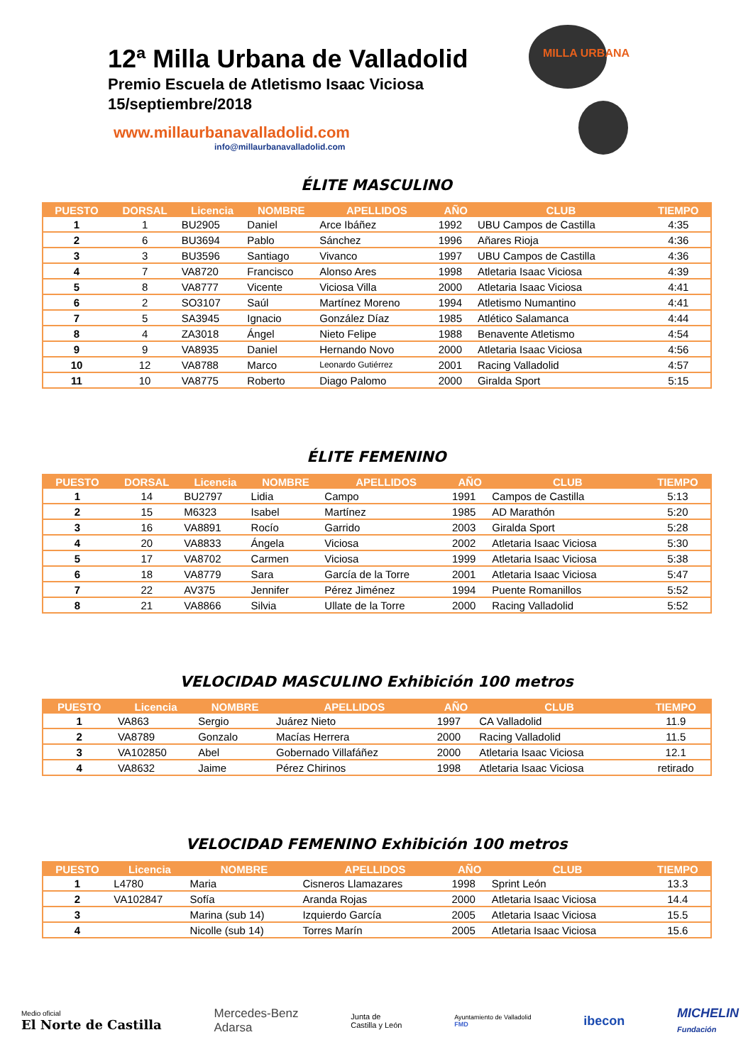12ª Milla Urbana de Valladolid
Premio Escuela de Atletismo Isaac Viciosa
15/septiembre/2018
www.millaurbanavalladolid.com
info@millaurbanavalladolid.com
MILLA URBANA
ÉLITE MASCULINO
| PUESTO | DORSAL | Licencia | NOMBRE | APELLIDOS | AÑO | CLUB | TIEMPO |
| --- | --- | --- | --- | --- | --- | --- | --- |
| 1 | 1 | BU2905 | Daniel | Arce Ibáñez | 1992 | UBU Campos de Castilla | 4:35 |
| 2 | 6 | BU3694 | Pablo | Sánchez | 1996 | Añares Rioja | 4:36 |
| 3 | 3 | BU3596 | Santiago | Vivanco | 1997 | UBU Campos de Castilla | 4:36 |
| 4 | 7 | VA8720 | Francisco | Alonso Ares | 1998 | Atletaria Isaac Viciosa | 4:39 |
| 5 | 8 | VA8777 | Vicente | Viciosa Villa | 2000 | Atletaria Isaac Viciosa | 4:41 |
| 6 | 2 | SO3107 | Saúl | Martínez Moreno | 1994 | Atletismo Numantino | 4:41 |
| 7 | 5 | SA3945 | Ignacio | González Díaz | 1985 | Atlético Salamanca | 4:44 |
| 8 | 4 | ZA3018 | Ángel | Nieto Felipe | 1988 | Benavente Atletismo | 4:54 |
| 9 | 9 | VA8935 | Daniel | Hernando Novo | 2000 | Atletaria Isaac Viciosa | 4:56 |
| 10 | 12 | VA8788 | Marco | Leonardo Gutiérrez | 2001 | Racing Valladolid | 4:57 |
| 11 | 10 | VA8775 | Roberto | Diago Palomo | 2000 | Giralda Sport | 5:15 |
ÉLITE FEMENINO
| PUESTO | DORSAL | Licencia | NOMBRE | APELLIDOS | AÑO | CLUB | TIEMPO |
| --- | --- | --- | --- | --- | --- | --- | --- |
| 1 | 14 | BU2797 | Lidia | Campo | 1991 | Campos de Castilla | 5:13 |
| 2 | 15 | M6323 | Isabel | Martínez | 1985 | AD Marathón | 5:20 |
| 3 | 16 | VA8891 | Rocío | Garrido | 2003 | Giralda Sport | 5:28 |
| 4 | 20 | VA8833 | Ángela | Viciosa | 2002 | Atletaria Isaac Viciosa | 5:30 |
| 5 | 17 | VA8702 | Carmen | Viciosa | 1999 | Atletaria Isaac Viciosa | 5:38 |
| 6 | 18 | VA8779 | Sara | García de la Torre | 2001 | Atletaria Isaac Viciosa | 5:47 |
| 7 | 22 | AV375 | Jennifer | Pérez Jiménez | 1994 | Puente Romanillos | 5:52 |
| 8 | 21 | VA8866 | Silvia | Ullate de la Torre | 2000 | Racing Valladolid | 5:52 |
VELOCIDAD MASCULINO Exhibición 100 metros
| PUESTO | Licencia | NOMBRE | APELLIDOS | AÑO | CLUB | TIEMPO |
| --- | --- | --- | --- | --- | --- | --- |
| 1 | VA863 | Sergio | Juárez Nieto | 1997 | CA Valladolid | 11.9 |
| 2 | VA8789 | Gonzalo | Macías Herrera | 2000 | Racing Valladolid | 11.5 |
| 3 | VA102850 | Abel | Gobernado Villafáñez | 2000 | Atletaria Isaac Viciosa | 12.1 |
| 4 | VA8632 | Jaime | Pérez Chirinos | 1998 | Atletaria Isaac Viciosa | retirado |
VELOCIDAD FEMENINO Exhibición 100 metros
| PUESTO | Licencia | NOMBRE | APELLIDOS | AÑO | CLUB | TIEMPO |
| --- | --- | --- | --- | --- | --- | --- |
| 1 | L4780 | Maria | Cisneros Llamazares | 1998 | Sprint León | 13.3 |
| 2 | VA102847 | Sofía | Aranda Rojas | 2000 | Atletaria Isaac Viciosa | 14.4 |
| 3 | | Marina (sub 14) | Izquierdo García | 2005 | Atletaria Isaac Viciosa | 15.5 |
| 4 | | Nicolle (sub 14) | Torres Marín | 2005 | Atletaria Isaac Viciosa | 15.6 |
Medio oficial
El Norte de Castilla
Mercedes-Benz
Adarsa
Junta de
Castilla y León
Ayuntamiento de Valladolid
FMD
ibecon
MICHELIN
Fundación